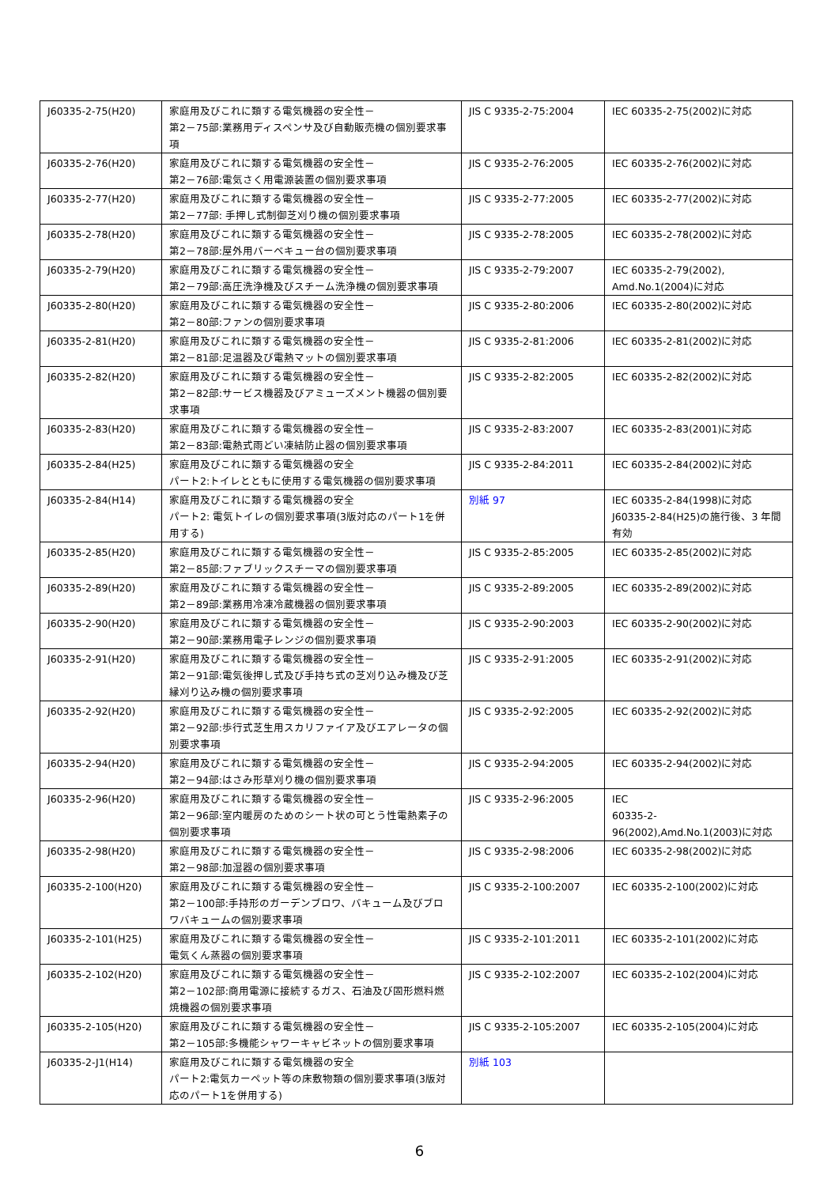| J60335-2-75(H20) | 家庭用及びこれに類する電気機器の安全性－ 第2－75部:業務用ディスペンサ及び自動販売機の個別要求事項 | JIS C 9335-2-75:2004 | IEC 60335-2-75(2002)に対応 |
| J60335-2-76(H20) | 家庭用及びこれに類する電気機器の安全性－ 第2－76部:電気さく用電源装置の個別要求事項 | JIS C 9335-2-76:2005 | IEC 60335-2-76(2002)に対応 |
| J60335-2-77(H20) | 家庭用及びこれに類する電気機器の安全性－ 第2－77部: 手押し式制御芝刈り機の個別要求事項 | JIS C 9335-2-77:2005 | IEC 60335-2-77(2002)に対応 |
| J60335-2-78(H20) | 家庭用及びこれに類する電気機器の安全性－ 第2－78部:屋外用バーベキュー台の個別要求事項 | JIS C 9335-2-78:2005 | IEC 60335-2-78(2002)に対応 |
| J60335-2-79(H20) | 家庭用及びこれに類する電気機器の安全性－ 第2－79部:高圧洗浄機及びスチーム洗浄機の個別要求事項 | JIS C 9335-2-79:2007 | IEC 60335-2-79(2002), Amd.No.1(2004)に対応 |
| J60335-2-80(H20) | 家庭用及びこれに類する電気機器の安全性－ 第2－80部:ファンの個別要求事項 | JIS C 9335-2-80:2006 | IEC 60335-2-80(2002)に対応 |
| J60335-2-81(H20) | 家庭用及びこれに類する電気機器の安全性－ 第2－81部:足温器及び電熱マットの個別要求事項 | JIS C 9335-2-81:2006 | IEC 60335-2-81(2002)に対応 |
| J60335-2-82(H20) | 家庭用及びこれに類する電気機器の安全性－ 第2－82部:サービス機器及びアミューズメント機器の個別要求事項 | JIS C 9335-2-82:2005 | IEC 60335-2-82(2002)に対応 |
| J60335-2-83(H20) | 家庭用及びこれに類する電気機器の安全性－ 第2－83部:電熱式雨どい凍結防止器の個別要求事項 | JIS C 9335-2-83:2007 | IEC 60335-2-83(2001)に対応 |
| J60335-2-84(H25) | 家庭用及びこれに類する電気機器の安全 パート2:トイレとともに使用する電気機器の個別要求事項 | JIS C 9335-2-84:2011 | IEC 60335-2-84(2002)に対応 |
| J60335-2-84(H14) | 家庭用及びこれに類する電気機器の安全 パート2: 電気トイレの個別要求事項(3版対応のパート1を併用する) | 別紙 97 | IEC 60335-2-84(1998)に対応 J60335-2-84(H25)の施行後、3 年間有効 |
| J60335-2-85(H20) | 家庭用及びこれに類する電気機器の安全性－ 第2－85部:ファブリックスチーマの個別要求事項 | JIS C 9335-2-85:2005 | IEC 60335-2-85(2002)に対応 |
| J60335-2-89(H20) | 家庭用及びこれに類する電気機器の安全性－ 第2－89部:業務用冷凍冷蔵機器の個別要求事項 | JIS C 9335-2-89:2005 | IEC 60335-2-89(2002)に対応 |
| J60335-2-90(H20) | 家庭用及びこれに類する電気機器の安全性－ 第2－90部:業務用電子レンジの個別要求事項 | JIS C 9335-2-90:2003 | IEC 60335-2-90(2002)に対応 |
| J60335-2-91(H20) | 家庭用及びこれに類する電気機器の安全性－ 第2－91部:電気後押し式及び手持ち式の芝刈り込み機及び芝縁刈り込み機の個別要求事項 | JIS C 9335-2-91:2005 | IEC 60335-2-91(2002)に対応 |
| J60335-2-92(H20) | 家庭用及びこれに類する電気機器の安全性－ 第2－92部:歩行式芝生用スカリファイア及びエアレータの個別要求事項 | JIS C 9335-2-92:2005 | IEC 60335-2-92(2002)に対応 |
| J60335-2-94(H20) | 家庭用及びこれに類する電気機器の安全性－ 第2－94部:はさみ形草刈り機の個別要求事項 | JIS C 9335-2-94:2005 | IEC 60335-2-94(2002)に対応 |
| J60335-2-96(H20) | 家庭用及びこれに類する電気機器の安全性－ 第2－96部:室内暖房のためのシート状の可とう性電熱素子の個別要求事項 | JIS C 9335-2-96:2005 | IEC 60335-2-96(2002),Amd.No.1(2003)に対応 |
| J60335-2-98(H20) | 家庭用及びこれに類する電気機器の安全性－ 第2－98部:加湿器の個別要求事項 | JIS C 9335-2-98:2006 | IEC 60335-2-98(2002)に対応 |
| J60335-2-100(H20) | 家庭用及びこれに類する電気機器の安全性－ 第2－100部:手持形のガーデンブロワ、バキューム及びブロワバキュームの個別要求事項 | JIS C 9335-2-100:2007 | IEC 60335-2-100(2002)に対応 |
| J60335-2-101(H25) | 家庭用及びこれに類する電気機器の安全性－ 電気くん蒸器の個別要求事項 | JIS C 9335-2-101:2011 | IEC 60335-2-101(2002)に対応 |
| J60335-2-102(H20) | 家庭用及びこれに類する電気機器の安全性－ 第2－102部:商用電源に接続するガス、石油及び固形燃料燃焼機器の個別要求事項 | JIS C 9335-2-102:2007 | IEC 60335-2-102(2004)に対応 |
| J60335-2-105(H20) | 家庭用及びこれに類する電気機器の安全性－ 第2－105部:多機能シャワーキャビネットの個別要求事項 | JIS C 9335-2-105:2007 | IEC 60335-2-105(2004)に対応 |
| J60335-2-J1(H14) | 家庭用及びこれに類する電気機器の安全 パート2:電気カーペット等の床敷物類の個別要求事項(3版対応のパート1を併用する) | 別紙 103 | |
6